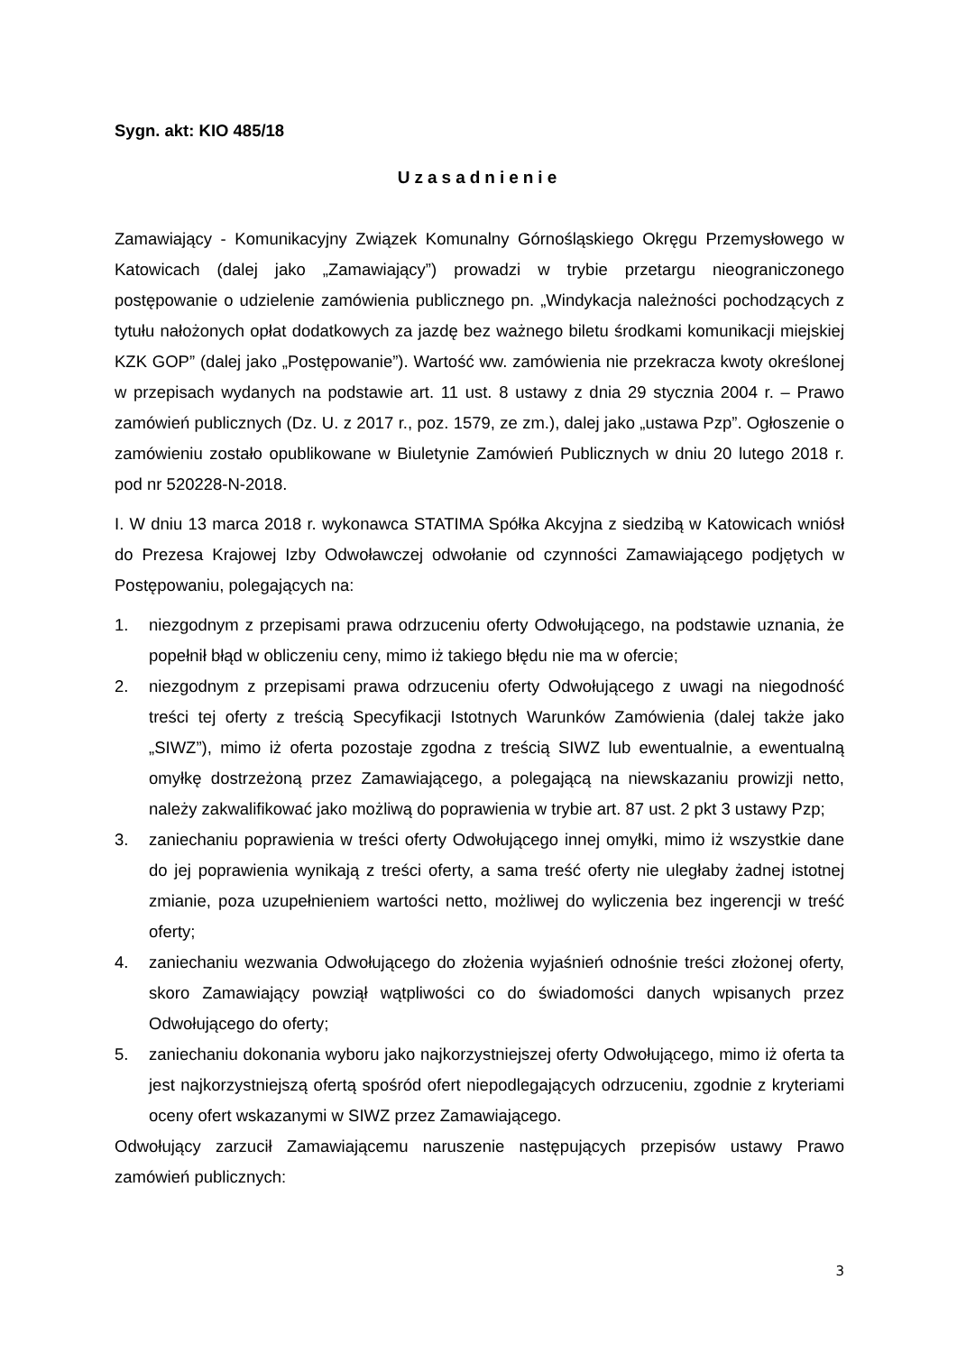Sygn. akt: KIO 485/18
Uzasadnienie
Zamawiający - Komunikacyjny Związek Komunalny Górnośląskiego Okręgu Przemysłowego w Katowicach (dalej jako „Zamawiający”) prowadzi w trybie przetargu nieograniczonego postępowanie o udzielenie zamówienia publicznego pn. „Windykacja należności pochodzących z tytułu nałożonych opłat dodatkowych za jazdę bez ważnego biletu środkami komunikacji miejskiej KZK GOP” (dalej jako „Postępowanie”). Wartość ww. zamówienia nie przekracza kwoty określonej w przepisach wydanych na podstawie art. 11 ust. 8 ustawy z dnia 29 stycznia 2004 r. – Prawo zamówień publicznych (Dz. U. z 2017 r., poz. 1579, ze zm.), dalej jako „ustawa Pzp”. Ogłoszenie o zamówieniu zostało opublikowane w Biuletynie Zamówień Publicznych w dniu 20 lutego 2018 r. pod nr 520228-N-2018.
I. W dniu 13 marca 2018 r. wykonawca STATIMA Spółka Akcyjna z siedzibą w Katowicach wniósł do Prezesa Krajowej Izby Odwoławczej odwołanie od czynności Zamawiającego podjętych w Postępowaniu, polegających na:
1. niezgodnym z przepisami prawa odrzuceniu oferty Odwołującego, na podstawie uznania, że popełnił błąd w obliczeniu ceny, mimo iż takiego błędu nie ma w ofercie;
2. niezgodnym z przepisami prawa odrzuceniu oferty Odwołującego z uwagi na niegodność treści tej oferty z treścią Specyfikacji Istotnych Warunków Zamówienia (dalej także jako „SIWZ”), mimo iż oferta pozostaje zgodna z treścią SIWZ lub ewentualnie, a ewentualną omyłkę dostrzeżoną przez Zamawiającego, a polegającą na niewskazaniu prowizji netto, należy zakwalifikować jako możliwą do poprawienia w trybie art. 87 ust. 2 pkt 3 ustawy Pzp;
3. zaniechaniu poprawienia w treści oferty Odwołującego innej omyłki, mimo iż wszystkie dane do jej poprawienia wynikają z treści oferty, a sama treść oferty nie uległaby żadnej istotnej zmianie, poza uzupełnieniem wartości netto, możliwej do wyliczenia bez ingerencji w treść oferty;
4. zaniechaniu wezwania Odwołującego do złożenia wyjaśnień odnośnie treści złożonej oferty, skoro Zamawiający powziął wątpliwości co do świadomości danych wpisanych przez Odwołującego do oferty;
5. zaniechaniu dokonania wyboru jako najkorzystniejszej oferty Odwołującego, mimo iż oferta ta jest najkorzystniejszą ofertą spośród ofert niepodlegających odrzuceniu, zgodnie z kryteriami oceny ofert wskazanymi w SIWZ przez Zamawiającego.
Odwołujący zarzucił Zamawiającemu naruszenie następujących przepisów ustawy Prawo zamówień publicznych:
3